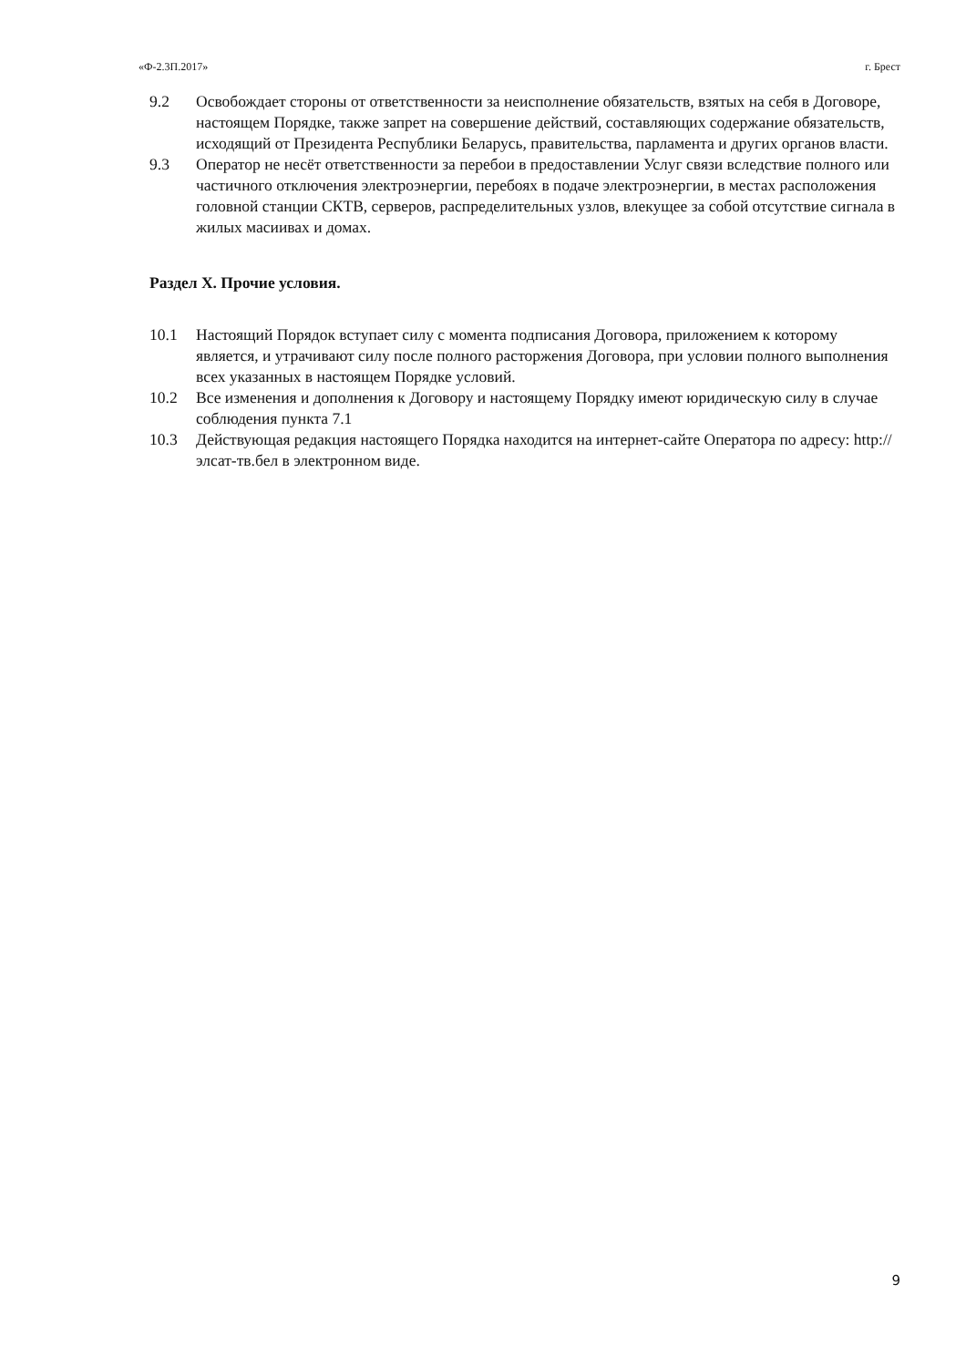«Ф-2.3П.2017» г. Брест
9.2 Освобождает стороны от ответственности за неисполнение обязательств, взятых на себя в Договоре, настоящем Порядке, также запрет на совершение действий, составляющих содержание обязательств, исходящий от Президента Республики Беларусь, правительства, парламента и других органов власти.
9.3 Оператор не несёт ответственности за перебои в предоставлении Услуг связи вследствие полного или частичного отключения электроэнергии, перебоях в подаче электроэнергии, в местах расположения головной станции СКТВ, серверов, распределительных узлов, влекущее за собой отсутствие сигнала в жилых масиивах и домах.
Раздел X. Прочие условия.
10.1 Настоящий Порядок вступает силу с момента подписания Договора, приложением к которому является, и утрачивают силу после полного расторжения Договора, при условии полного выполнения всех указанных в настоящем Порядке условий.
10.2 Все изменения и дополнения к Договору и настоящему Порядку имеют юридическую силу в случае соблюдения пункта 7.1
10.3 Действующая редакция настоящего Порядка находится на интернет-сайте Оператора по адресу: http://элсат-тв.бел в электронном виде.
9